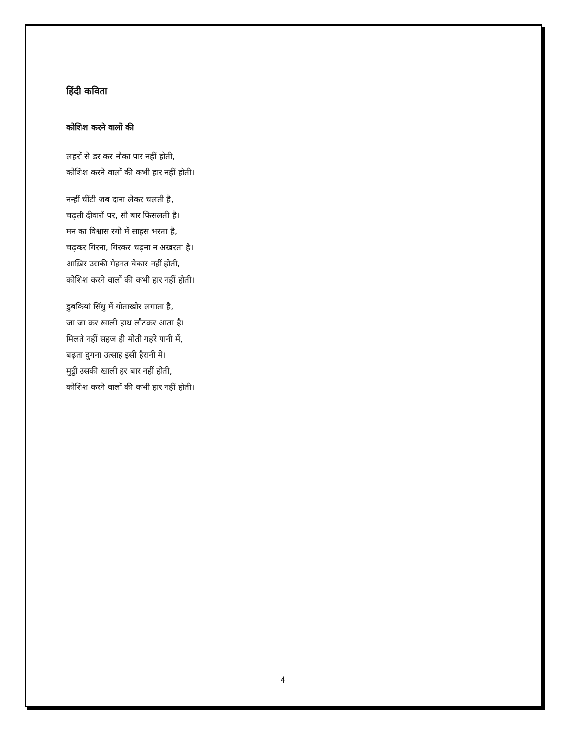हिंदी कविता
कोशिश करने वालों की
लहरों से डर कर नौका पार नहीं होती,
कोशिश करने वालों की कभी हार नहीं होती।
नन्हीं चींटी जब दाना लेकर चलती है,
चढ़ती दीवारों पर, सौ बार फिसलती है।
मन का विश्वास रगों में साहस भरता है,
चढ़कर गिरना, गिरकर चढ़ना न अखरता है।
आख़िर उसकी मेहनत बेकार नहीं होती,
कोशिश करने वालों की कभी हार नहीं होती।
डुबकियां सिंधु में गोताखोर लगाता है,
जा जा कर खाली हाथ लौटकर आता है।
मिलते नहीं सहज ही मोती गहरे पानी में,
बढ़ता दुगना उत्साह इसी हैरानी में।
मुट्ठी उसकी खाली हर बार नहीं होती,
कोशिश करने वालों की कभी हार नहीं होती।
4